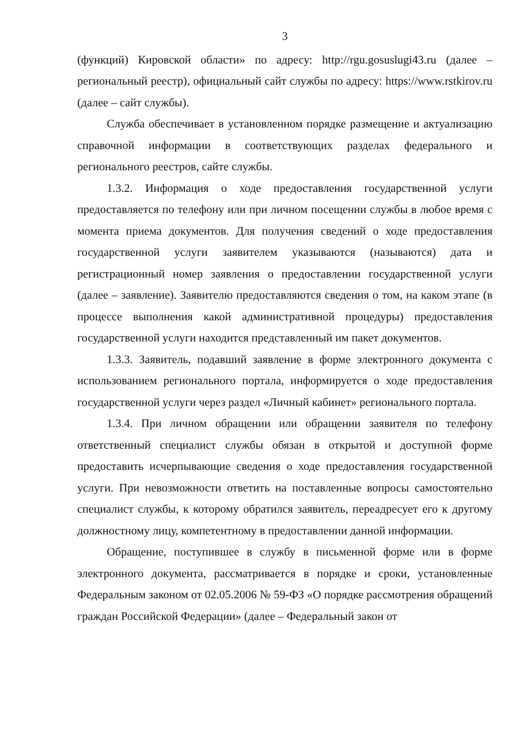3
(функций) Кировской области» по адресу: http://rgu.gosuslugi43.ru (далее – региональный реестр), официальный сайт службы по адресу: https://www.rstkirov.ru (далее – сайт службы).
Служба обеспечивает в установленном порядке размещение и актуализацию справочной информации в соответствующих разделах федерального и регионального реестров, сайте службы.
1.3.2. Информация о ходе предоставления государственной услуги предоставляется по телефону или при личном посещении службы в любое время с момента приема документов. Для получения сведений о ходе предоставления государственной услуги заявителем указываются (называются) дата и регистрационный номер заявления о предоставлении государственной услуги (далее – заявление). Заявителю предоставляются сведения о том, на каком этапе (в процессе выполнения какой административной процедуры) предоставления государственной услуги находится представленный им пакет документов.
1.3.3. Заявитель, подавший заявление в форме электронного документа с использованием регионального портала, информируется о ходе предоставления государственной услуги через раздел «Личный кабинет» регионального портала.
1.3.4. При личном обращении или обращении заявителя по телефону ответственный специалист службы обязан в открытой и доступной форме предоставить исчерпывающие сведения о ходе предоставления государственной услуги. При невозможности ответить на поставленные вопросы самостоятельно специалист службы, к которому обратился заявитель, переадресует его к другому должностному лицу, компетентному в предоставлении данной информации.
Обращение, поступившее в службу в письменной форме или в форме электронного документа, рассматривается в порядке и сроки, установленные Федеральным законом от 02.05.2006 № 59-ФЗ «О порядке рассмотрения обращений граждан Российской Федерации» (далее – Федеральный закон от